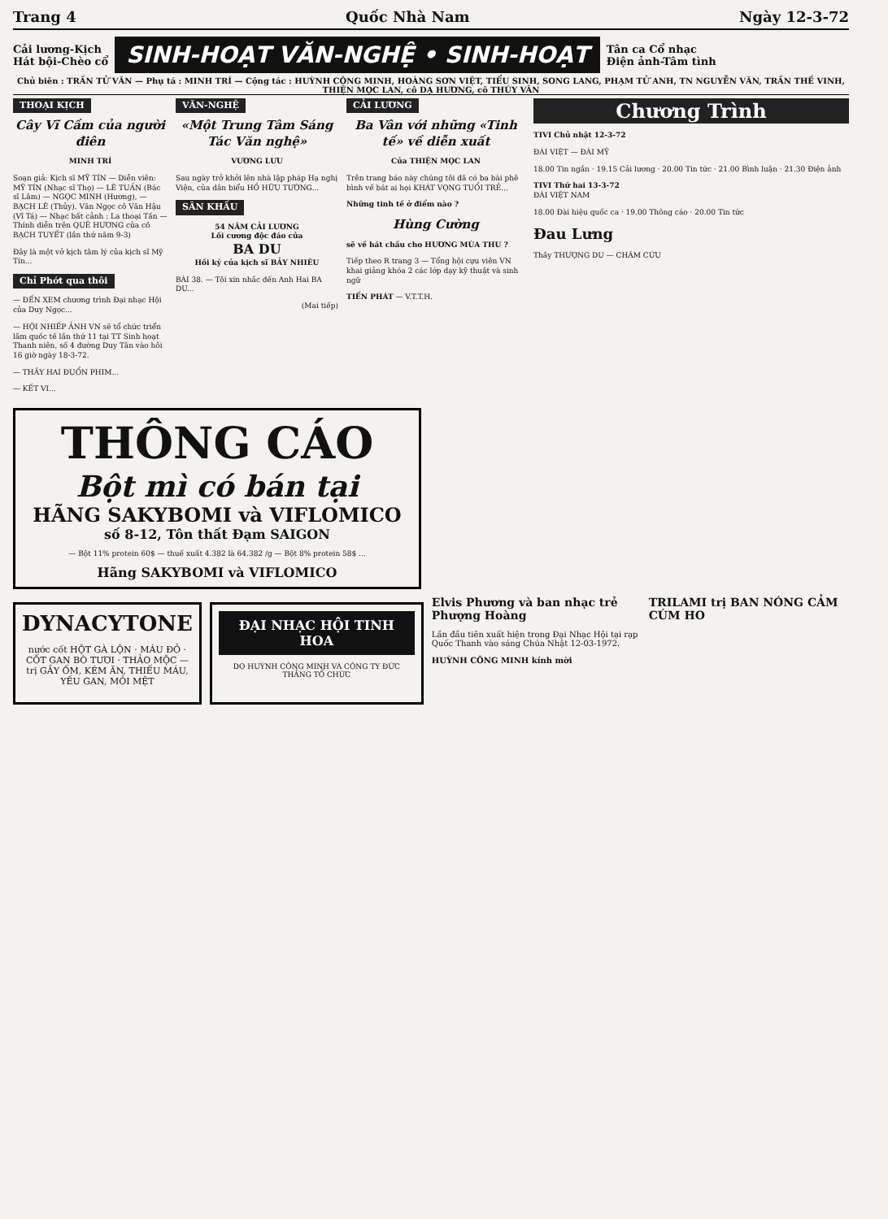Trang 4 Quốc Nhà Nam Ngày 12-3-72
Cải lương-Kịch
Hát bội-Chèo cổ
SINH-HOẠT VĂN-NGHỆ • SINH-HOẠT
Tân ca Cổ nhạc
Điện ảnh-Tâm tình
Chủ biên : TRẦN TỬ VĂN — Phụ tá : MINH TRÍ — Cộng tác : HUỲNH CÔNG MINH, HOÀNG SƠN VIỆT, TIỂU SINH, SONG LANG, PHẠM TỬ ANH, TN NGUYỄN VĂN, TRẦN THẾ VINH, THIỆN MỌC LAN, cô DẠ HƯƠNG, cô THÚY VÂN
THOẠI KỊCH
Cây Vĩ Cầm của người điên
MINH TRÍ
Soạn giả: Kịch sĩ MỸ TÍN — Diễn viên: MỸ TÍN (Nhạc sĩ Thọ) — LÊ TUẤN (Bác sĩ Lâm) — NGỌC MINH (Hương), — BẠCH LÊ (Thủy). Văn Ngọc cô Văn Hậu (Vĩ Tá) — Nhạc bất cảnh : La thoại Tấn — Thính diễn trên QUÊ HƯƠNG của cô BẠCH TUYẾT (lần thứ năm 9-3)
Đây là một vở kịch tâm lý của kịch sĩ Mỹ Tín...
Chỉ Phớt qua thôi
— ĐẾN XEM chương trình Đại nhạc Hội của Duy Ngọc...
— HỘI NHIẾP ẢNH VN sẽ tổ chức triển lãm quốc tế lần thứ 11 tại TT Sinh hoạt Thanh niên, số 4 đường Duy Tân vào hôi 16 giờ ngày 18-3-72.
— THẦY HAI ĐUỔN PHIM...
— KẾT VI...
VĂN-NGHỆ
«Một Trung Tâm Sáng Tác Văn nghệ»
VƯƠNG LƯU
Sau ngày trở khởi lên nhà lập pháp Hạ nghị Viện, của dân biểu HỒ HỮU TƯỜNG...
SÂN KHẤU
54 NĂM CẢI LƯƠNG
Lối cương độc đáo của
BA DU
Hồi ký của kịch sĩ BẢY NHIÊU
BÀI 38. — Tôi xin nhắc đến Anh Hai BA DU...
(Mai tiếp)
CẢI LƯƠNG
Ba Vân với những «Tinh tế» về diễn xuất
Của THIỆN MỌC LAN
Trên trang báo này chúng tôi đã có ba bài phê bình về bát ai họi KHÁT VỌNG TUỔI TRẺ...
Những tinh tế ở điểm nào ?
Hùng Cường
sẽ về hát chầu cho HƯƠNG MÙA THU ?
Tiếp theo R trang 3 — Tổng hội cựu viên VN khai giảng khóa 2 các lớp dạy kỹ thuật và sinh ngữ
TIẾN PHÁT — V.T.T.H.
Chương Trình
TIVI Chủ nhật 12-3-72
ĐÀI VIỆT — ĐÀI MỸ
18.00 Tin ngắn · 19.15 Cải lương · 20.00 Tin tức · 21.00 Bình luận · 21.30 Điện ảnh
TIVI Thứ hai 13-3-72
ĐÀI VIỆT NAM
18.00 Đài hiệu quốc ca · 19.00 Thông cáo · 20.00 Tin tức
Đau Lưng
Thầy THƯỢNG DU — CHÂM CỨU
THÔNG CÁO
Bột mì có bán tại
HÃNG SAKYBOMI và VIFLOMICO
số 8-12, Tôn thất Đạm SAIGON
— Bột 11% protein 60$ — thuế xuất 4.382 là 64.382 /g — Bột 8% protein 58$ ...
Hãng SAKYBOMI và VIFLOMICO
DYNACYTONE
nước cốt HỘT GÀ LỘN · MÁU ĐỎ · CỐT GAN BÒ TƯƠI · THẢO MỘC — trị GẦY ỐM, KÉM ĂN, THIẾU MÁU, YẾU GAN, MỎI MỆT
ĐẠI NHẠC HỘI TINH HOA
DO HUỲNH CÔNG MINH VÀ CÔNG TY ĐỨC THẮNG TỔ CHỨC
Elvis Phương và ban nhạc trẻ Phượng Hoàng
Lần đầu tiên xuất hiện trong Đại Nhạc Hội tại rạp Quốc Thanh vào sáng Chúa Nhật 12-03-1972.
HUỲNH CÔNG MINH kính mời
TRILAMI trị BAN NÓNG CẢM CÚM HO